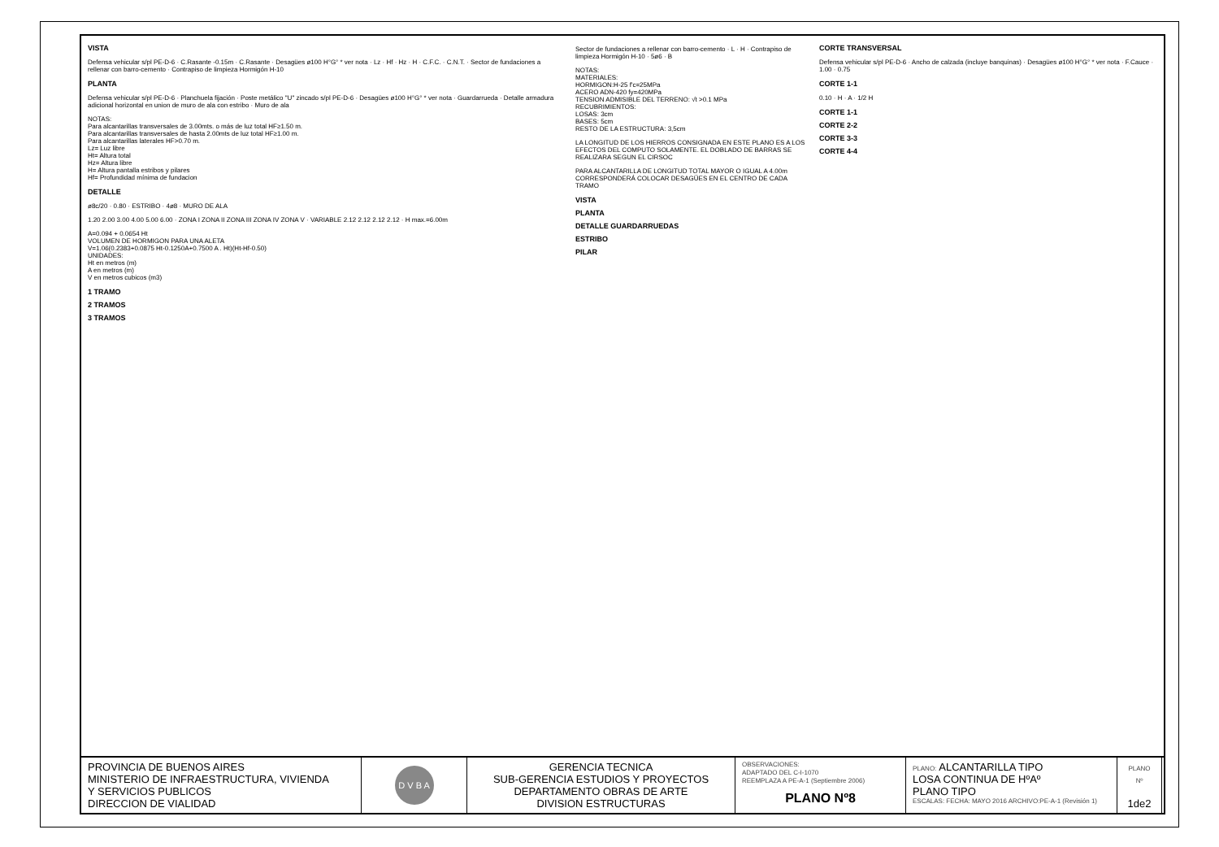VISTA
Defensa vehicular s/pl PE-D-6 · C.Rasante -0.15m · C.Rasante · Desagües ø100 H°G° * ver nota · Lz · Hf · Hz · H · C.F.C. · C.N.T. · Sector de fundaciones a rellenar con barro-cemento · Contrapiso de limpieza Hormigón H-10
PLANTA
Defensa vehicular s/pl PE-D-6 · Planchuela fijación · Poste metálico "U" zincado s/pl PE-D-6 · Desagües ø100 H°G° * ver nota · Guardarrueda · Detalle armadura adicional horizontal en union de muro de ala con estribo · Muro de ala
NOTAS:
Para alcantarillas transversales de 3.00mts. o más de luz total HF≥1.50 m.
Para alcantarillas transversales de hasta 2.00mts de luz total HF≥1.00 m.
Para alcantarillas laterales HF>0.70 m.
Lz= Luz libre
Ht= Altura total
Hz= Altura libre
H= Altura pantalla estribos y pilares
Hf= Profundidad mínima de fundacion
DETALLE
ø8c/20 · 0.80 · ESTRIBO · 4ø8 · MURO DE ALA
1.20 2.00 3.00 4.00 5.00 6.00 · ZONA I ZONA II ZONA III ZONA IV ZONA V · VARIABLE 2.12 2.12 2.12 2.12 · H max.=6.00m
A=0.094 + 0.0654 Ht
VOLUMEN DE HORMIGON PARA UNA ALETA
V=1.06(0.2383+0.0875 Ht-0.1250A+0.7500 A . Ht)(Ht-Hf-0.50)
UNIDADES:
Ht en metros (m)
A en metros (m)
V en metros cubicos (m3)
1 TRAMO
2 TRAMOS
3 TRAMOS
Sector de fundaciones a rellenar con barro-cemento · L · H · Contrapiso de limpieza Hormigón H-10 · 5ø6 · B
NOTAS:
MATERIALES:
HORMIGON:H-25 f'c=25MPa
ACERO ADN-420 fy=420MPa
TENSION ADMISIBLE DEL TERRENO: √t >0.1 MPa
RECUBRIMIENTOS:
LOSAS: 3cm
BASES: 5cm
RESTO DE LA ESTRUCTURA: 3,5cm
LA LONGITUD DE LOS HIERROS CONSIGNADA EN ESTE PLANO ES A LOS EFECTOS DEL COMPUTO SOLAMENTE. EL DOBLADO DE BARRAS SE REALIZARA SEGUN EL CIRSOC
PARA ALCANTARILLA DE LONGITUD TOTAL MAYOR O IGUAL A 4.00m CORRESPONDERÁ COLOCAR DESAGÜES EN EL CENTRO DE CADA TRAMO
VISTA
PLANTA
DETALLE GUARDARRUEDAS
ESTRIBO
PILAR
CORTE TRANSVERSAL
Defensa vehicular s/pl PE-D-6 · Ancho de calzada (incluye banquinas) · Desagües ø100 H°G° * ver nota · F.Cauce · 1.00 · 0.75
CORTE 1-1
0.10 · H · A · 1/2 H
CORTE 1-1
CORTE 2-2
CORTE 3-3
CORTE 4-4
PROVINCIA DE BUENOS AIRES
MINISTERIO DE INFRAESTRUCTURA, VIVIENDA
Y SERVICIOS PUBLICOS
DIRECCION DE VIALIDAD
D V B A
GERENCIA TECNICA
SUB-GERENCIA ESTUDIOS Y PROYECTOS
DEPARTAMENTO OBRAS DE ARTE
DIVISION ESTRUCTURAS
OBSERVACIONES:
ADAPTADO DEL C-I-1070
REEMPLAZA A PE-A-1 (Septiembre 2006)
PLANO Nº8
PLANO: ALCANTARILLA TIPO
LOSA CONTINUA DE HºAº
PLANO TIPO
ESCALAS: FECHA: MAYO 2016 ARCHIVO:PE-A-1 (Revisión 1)
PLANO Nº
1de2